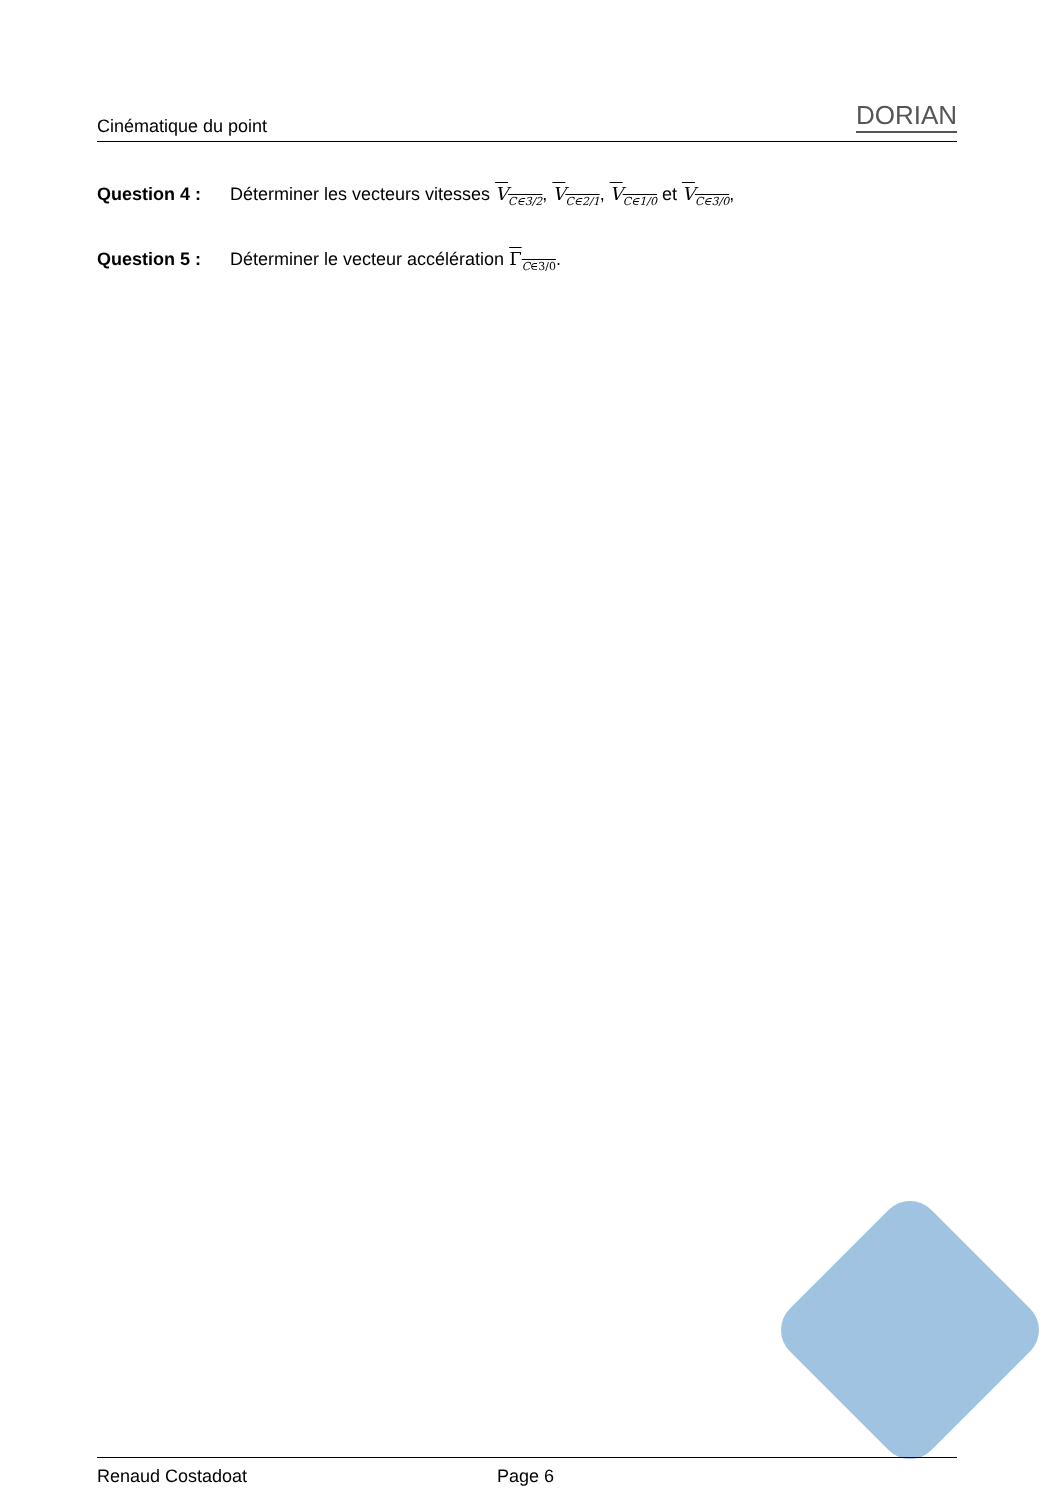Cinématique du point DORIAN
Question 4 : Déterminer les vecteurs vitesses V<sub>C∈3/2</sub>, V<sub>C∈2/1</sub>, V<sub>C∈1/0</sub> et V<sub>C∈3/0</sub>,
Question 5 : Déterminer le vecteur accélération Γ<sub>C∈3/0</sub>.
Renaud Costadoat Page 6